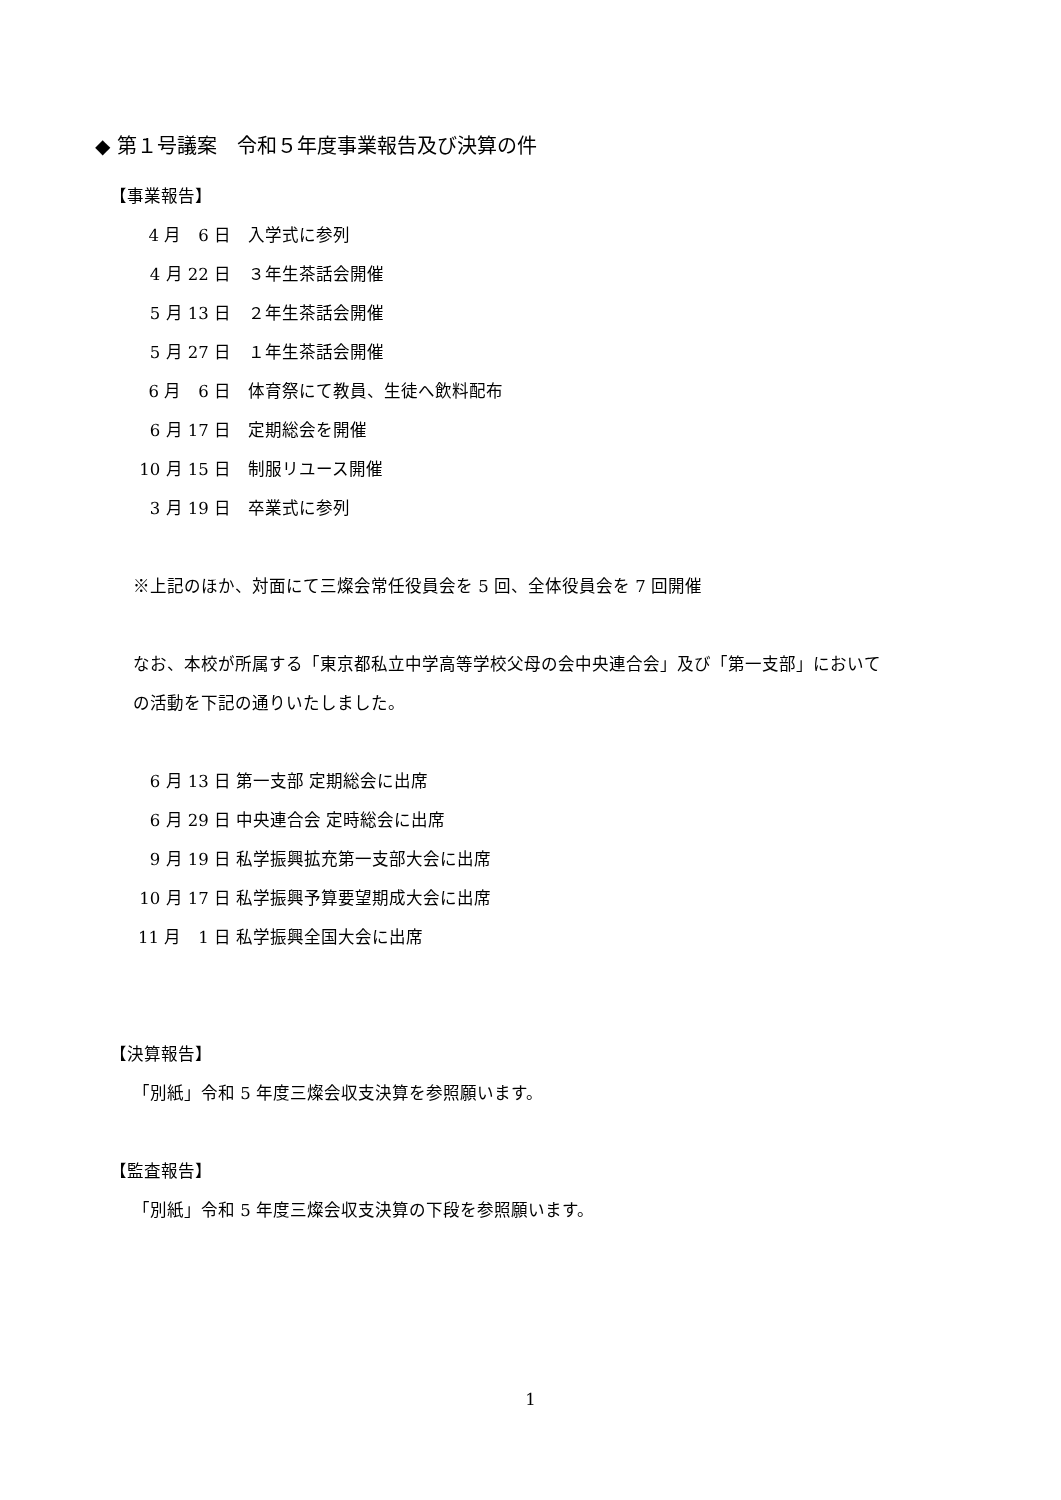◆ 第１号議案　令和５年度事業報告及び決算の件
【事業報告】
4 月　6 日　入学式に参列
4 月 22 日　３年生茶話会開催
5 月 13 日　２年生茶話会開催
5 月 27 日　１年生茶話会開催
6 月　6 日　体育祭にて教員、生徒へ飲料配布
6 月 17 日　定期総会を開催
10 月 15 日　制服リユース開催
3 月 19 日　卒業式に参列
※上記のほか、対面にて三燦会常任役員会を 5 回、全体役員会を 7 回開催
なお、本校が所属する「東京都私立中学高等学校父母の会中央連合会」及び「第一支部」において
の活動を下記の通りいたしました。
6 月 13 日 第一支部 定期総会に出席
6 月 29 日 中央連合会 定時総会に出席
9 月 19 日 私学振興拡充第一支部大会に出席
10 月 17 日 私学振興予算要望期成大会に出席
11 月　1 日 私学振興全国大会に出席
【決算報告】
「別紙」令和 5 年度三燦会収支決算を参照願います。
【監査報告】
「別紙」令和 5 年度三燦会収支決算の下段を参照願います。
1